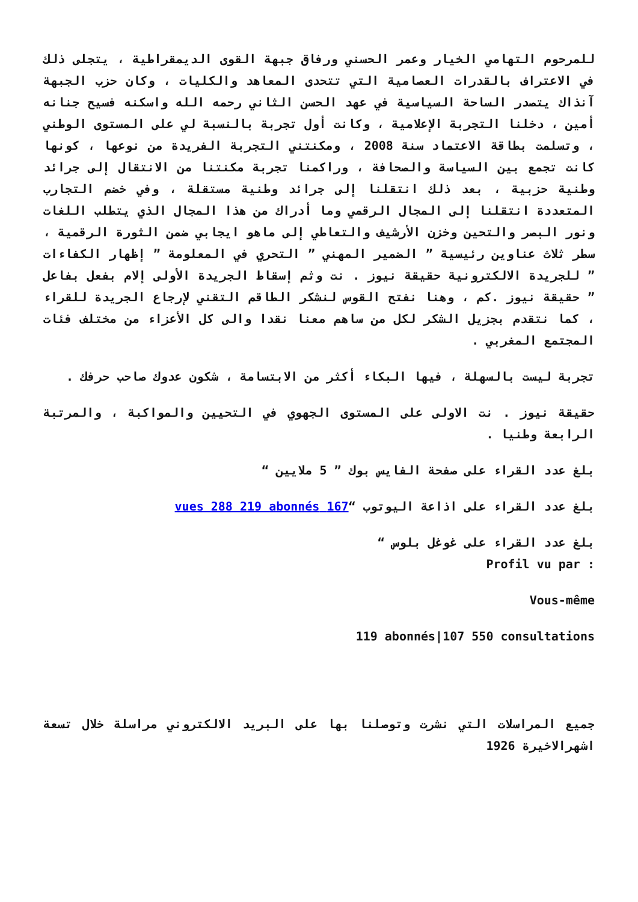للمرحوم التهامي الخيار وعمر الحسني ورفاق جبهة القوى الديمقراطية ، يتجلى ذلك في الاعتراف بالقدرات العصامية التي تتحدى المعاهد والكليات ، وكان حزب الجبهة آنذاك يتصدر الساحة السياسية في عهد الحسن الثاني رحمه الله واسكنه فسيح جنانه أمين ، دخلنا التجربة الإعلامية ، وكانت أول تجربة بالنسبة لي على المستوى الوطني ، وتسلمت بطاقة الاعتماد سنة 2008 ، ومكنتني التجربة الفريدة من نوعها ، كونها كانت تجمع بين السياسة والصحافة ، وراكمنا تجربة مكنتنا من الانتقال إلى جرائد وطنية حزبية ، بعد ذلك انتقلنا إلى جرائد وطنية مستقلة ، وفي خضم التجارب المتعددة انتقلنا إلى المجال الرقمي وما أدراك من هذا المجال الذي يتطلب اللغات ونور البصر والتحين وخزن الأرشيف والتعاطي إلى ماهو ايجابي ضمن الثورة الرقمية ، سطر ثلاث عناوين رئيسية ” الضمير المهني ” التحري في المعلومة ” إظهار الكفاءات ” للجريدة الالكترونية حقيقة نيوز . نت وثم إسقاط الجريدة الأولى إلام بفعل بفاعل ” حقيقة نيوز .كم ، وهنا نفتح القوس لنشكر الطاقم التقني لإرجاع الجريدة للقراء ، كما نتقدم بجزيل الشكر لكل من ساهم معنا نقدا والى كل الأعزاء من مختلف فئات المجتمع المغربي .
تجربة ليست بالسهلة ، فيها البكاء أكثر من الابتسامة ، شكون عدوك صاحب حرفك .
حقيقة نيوز . نت الاولى على المستوى الجهوي في التحيين والمواكبة ، والمرتبة الرابعة وطنيا .
بلغ عدد القراء على صفحة الفايس بوك ” 5 ملايين “
بلغ عدد القراء على اذاعة اليوتوب “167 vues 288 219 abonnés
بلغ عدد القراء على غوغل بلوس “
Profil vu par :
Vous-même
119 abonnés|107 550 consultations
جميع المراسلات التي نشرت وتوصلنا بها على البريد الالكتروني مراسلة خلال تسعة اشهرالاخيرة 1926